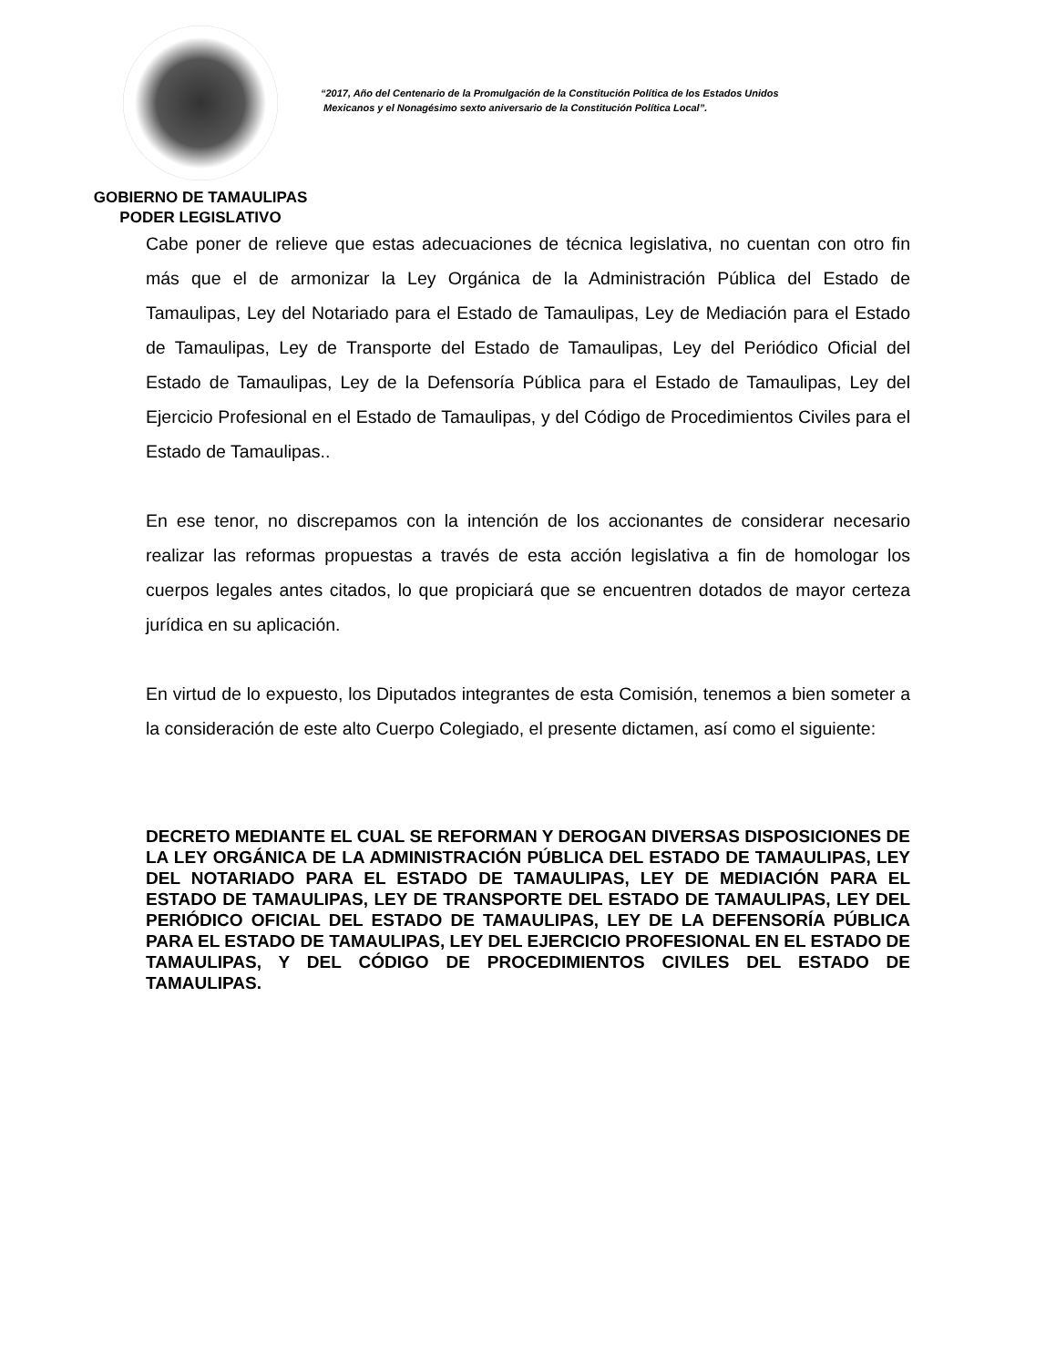GOBIERNO DE TAMAULIPAS
PODER LEGISLATIVO
“2017, Año del Centenario de la Promulgación de la Constitución Política de los Estados Unidos
Mexicanos y el Nonagésimo sexto aniversario de la Constitución Política Local”.
Cabe poner de relieve que estas adecuaciones de técnica legislativa, no cuentan con otro fin más que el de armonizar la Ley Orgánica de la Administración Pública del Estado de Tamaulipas, Ley del Notariado para el Estado de Tamaulipas, Ley de Mediación para el Estado de Tamaulipas, Ley de Transporte del Estado de Tamaulipas, Ley del Periódico Oficial del Estado de Tamaulipas, Ley de la Defensoría Pública para el Estado de Tamaulipas, Ley del Ejercicio Profesional en el Estado de Tamaulipas, y del Código de Procedimientos Civiles para el Estado de Tamaulipas..
En ese tenor, no discrepamos con la intención de los accionantes de considerar necesario realizar las reformas propuestas a través de esta acción legislativa a fin de homologar los cuerpos legales antes citados, lo que propiciará que se encuentren dotados de mayor certeza jurídica en su aplicación.
En virtud de lo expuesto, los Diputados integrantes de esta Comisión, tenemos a bien someter a la consideración de este alto Cuerpo Colegiado, el presente dictamen, así como el siguiente:
DECRETO MEDIANTE EL CUAL SE REFORMAN Y DEROGAN DIVERSAS DISPOSICIONES DE LA LEY ORGÁNICA DE LA ADMINISTRACIÓN PÚBLICA DEL ESTADO DE TAMAULIPAS, LEY DEL NOTARIADO PARA EL ESTADO DE TAMAULIPAS, LEY DE MEDIACIÓN PARA EL ESTADO DE TAMAULIPAS, LEY DE TRANSPORTE DEL ESTADO DE TAMAULIPAS, LEY DEL PERIÓDICO OFICIAL DEL ESTADO DE TAMAULIPAS, LEY DE LA DEFENSORÍA PÚBLICA PARA EL ESTADO DE TAMAULIPAS, LEY DEL EJERCICIO PROFESIONAL EN EL ESTADO DE TAMAULIPAS, Y DEL CÓDIGO DE PROCEDIMIENTOS CIVILES DEL ESTADO DE TAMAULIPAS.